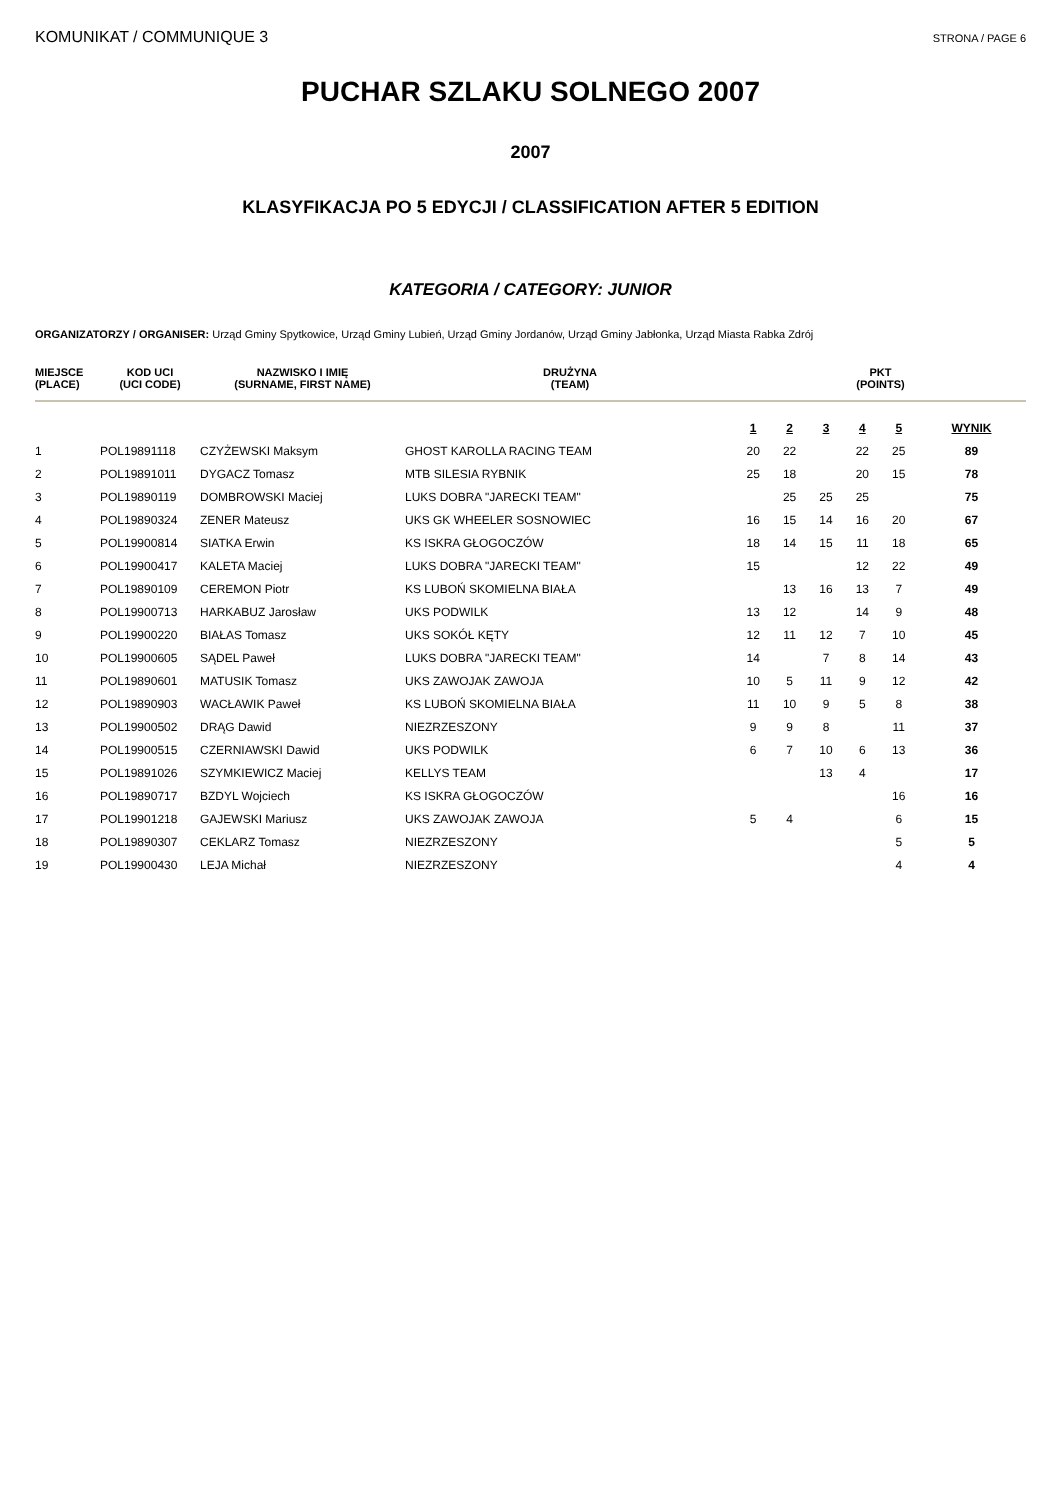KOMUNIKAT / COMMUNIQUE 3 STRONA / PAGE 6
PUCHAR SZLAKU SOLNEGO 2007
2007
KLASYFIKACJA PO 5 EDYCJI / CLASSIFICATION AFTER 5 EDITION
KATEGORIA / CATEGORY: JUNIOR
ORGANIZATORZY / ORGANISER: Urząd Gminy Spytkowice, Urząd Gminy Lubień, Urząd Gminy Jordanów, Urząd Gminy Jabłonka, Urząd Miasta Rabka Zdrój
| MIEJSCE (PLACE) | KOD UCI (UCI CODE) | NAZWISKO I IMIĘ (SURNAME, FIRST NAME) | DRUŻYNA (TEAM) | PKT (POINTS) | | | | | |
| --- | --- | --- | --- | --- | --- | --- | --- | --- | --- |
| | | | | 1 | 2 | 3 | 4 | 5 | WYNIK |
| 1 | POL19891118 | CZYŻEWSKI Maksym | GHOST KAROLLA RACING TEAM | 20 | 22 | | 22 | 25 | 89 |
| 2 | POL19891011 | DYGACZ Tomasz | MTB SILESIA RYBNIK | 25 | 18 | | 20 | 15 | 78 |
| 3 | POL19890119 | DOMBROWSKI Maciej | LUKS DOBRA "JARECKI TEAM" | | 25 | 25 | 25 | | 75 |
| 4 | POL19890324 | ZENER Mateusz | UKS GK WHEELER SOSNOWIEC | 16 | 15 | 14 | 16 | 20 | 67 |
| 5 | POL19900814 | SIATKA Erwin | KS ISKRA GŁOGOCZÓW | 18 | 14 | 15 | 11 | 18 | 65 |
| 6 | POL19900417 | KALETA Maciej | LUKS DOBRA "JARECKI TEAM" | 15 | | | 12 | 22 | 49 |
| 7 | POL19890109 | CEREMON Piotr | KS LUBOŃ SKOMIELNA BIAŁA | | 13 | 16 | 13 | 7 | 49 |
| 8 | POL19900713 | HARKABUZ Jarosław | UKS PODWILK | 13 | 12 | | 14 | 9 | 48 |
| 9 | POL19900220 | BIAŁAS Tomasz | UKS SOKÓŁ KĘTY | 12 | 11 | 12 | 7 | 10 | 45 |
| 10 | POL19900605 | SĄDEL Paweł | LUKS DOBRA "JARECKI TEAM" | 14 | | 7 | 8 | 14 | 43 |
| 11 | POL19890601 | MATUSIK Tomasz | UKS ZAWOJAK ZAWOJA | 10 | 5 | 11 | 9 | 12 | 42 |
| 12 | POL19890903 | WACŁAWIK Paweł | KS LUBOŃ SKOMIELNA BIAŁA | 11 | 10 | 9 | 5 | 8 | 38 |
| 13 | POL19900502 | DRĄG Dawid | NIEZRZESZONY | 9 | 9 | 8 | | 11 | 37 |
| 14 | POL19900515 | CZERNIAWSKI Dawid | UKS PODWILK | 6 | 7 | 10 | 6 | 13 | 36 |
| 15 | POL19891026 | SZYMKIEWICZ Maciej | KELLYS TEAM | | | 13 | 4 | | 17 |
| 16 | POL19890717 | BZDYL Wojciech | KS ISKRA GŁOGOCZÓW | | | | | 16 | 16 |
| 17 | POL19901218 | GAJEWSKI Mariusz | UKS ZAWOJAK ZAWOJA | 5 | 4 | | | 6 | 15 |
| 18 | POL19890307 | CEKLARZ Tomasz | NIEZRZESZONY | | | | | 5 | 5 |
| 19 | POL19900430 | LEJA Michał | NIEZRZESZONY | | | | | 4 | 4 |